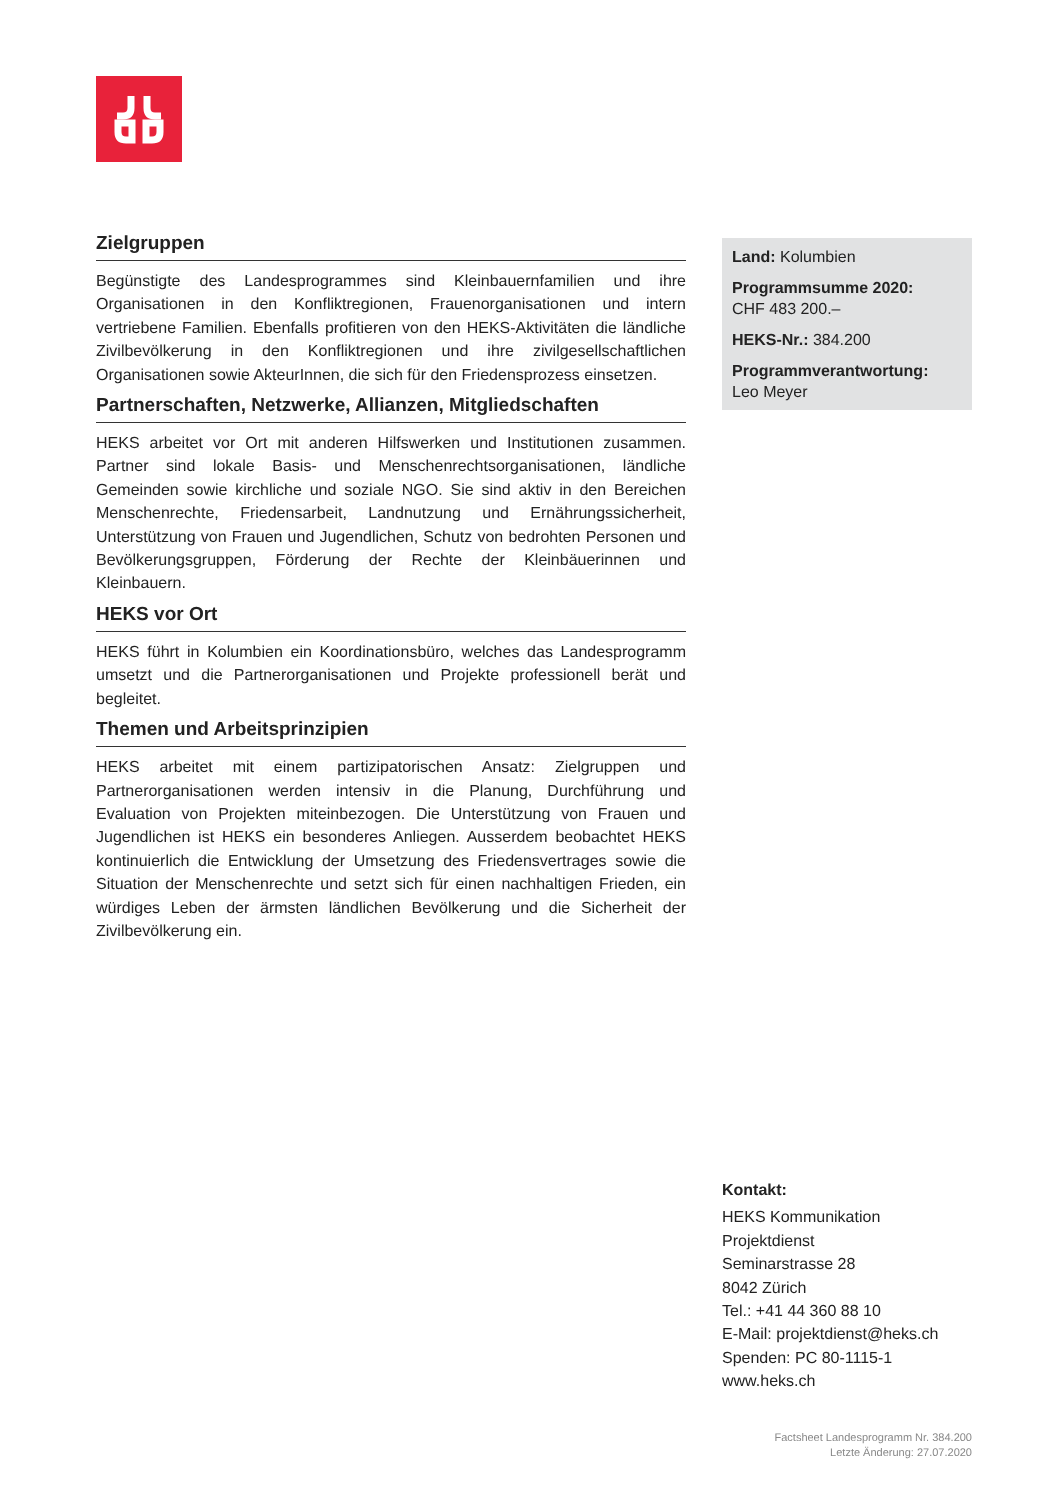Zielgruppen
Begünstigte des Landesprogrammes sind Kleinbauernfamilien und ihre Organisationen in den Konfliktregionen, Frauenorganisationen und intern vertriebene Familien. Ebenfalls profitieren von den HEKS-Aktivitäten die ländliche Zivilbevölkerung in den Konfliktregionen und ihre zivilgesellschaftlichen Organisationen sowie AkteurInnen, die sich für den Friedensprozess einsetzen.
Partnerschaften, Netzwerke, Allianzen, Mitgliedschaften
HEKS arbeitet vor Ort mit anderen Hilfswerken und Institutionen zusammen. Partner sind lokale Basis- und Menschenrechtsorganisationen, ländliche Gemeinden sowie kirchliche und soziale NGO. Sie sind aktiv in den Bereichen Menschenrechte, Friedensarbeit, Landnutzung und Ernährungssicherheit, Unterstützung von Frauen und Jugendlichen, Schutz von bedrohten Personen und Bevölkerungsgruppen, Förderung der Rechte der Kleinbäuerinnen und Kleinbauern.
HEKS vor Ort
HEKS führt in Kolumbien ein Koordinationsbüro, welches das Landesprogramm umsetzt und die Partnerorganisationen und Projekte professionell berät und begleitet.
Themen und Arbeitsprinzipien
HEKS arbeitet mit einem partizipatorischen Ansatz: Zielgruppen und Partnerorganisationen werden intensiv in die Planung, Durchführung und Evaluation von Projekten miteinbezogen. Die Unterstützung von Frauen und Jugendlichen ist HEKS ein besonderes Anliegen. Ausserdem beobachtet HEKS kontinuierlich die Entwicklung der Umsetzung des Friedensvertrages sowie die Situation der Menschenrechte und setzt sich für einen nachhaltigen Frieden, ein würdiges Leben der ärmsten ländlichen Bevölkerung und die Sicherheit der Zivilbevölkerung ein.
Land: Kolumbien
Programmsumme 2020:
CHF 483 200.–
HEKS-Nr.: 384.200
Programmverantwortung:
Leo Meyer
Kontakt:
HEKS Kommunikation
Projektdienst
Seminarstrasse 28
8042 Zürich
Tel.: +41 44 360 88 10
E-Mail: projektdienst@heks.ch
Spenden: PC 80-1115-1
www.heks.ch
Factsheet Landesprogramm Nr. 384.200
Letzte Änderung: 27.07.2020